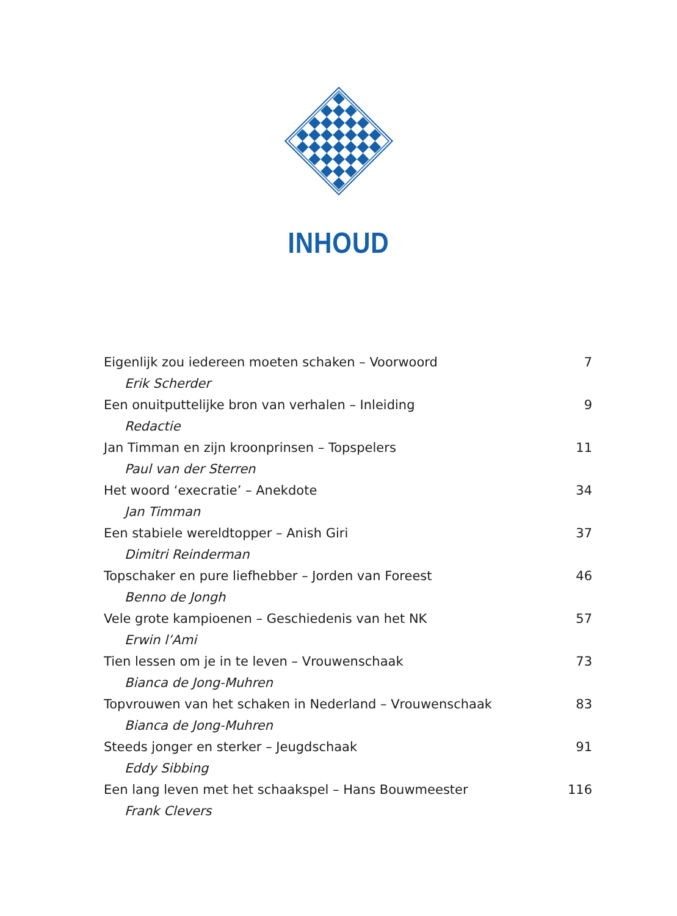INHOUD
Eigenlijk zou iedereen moeten schaken – Voorwoord 7
Erik Scherder
Een onuitputtelijke bron van verhalen – Inleiding 9
Redactie
Jan Timman en zijn kroonprinsen – Topspelers 11
Paul van der Sterren
Het woord ‘execratie’ – Anekdote 34
Jan Timman
Een stabiele wereldtopper – Anish Giri 37
Dimitri Reinderman
Topschaker en pure liefhebber – Jorden van Foreest 46
Benno de Jongh
Vele grote kampioenen – Geschiedenis van het NK 57
Erwin l’Ami
Tien lessen om je in te leven – Vrouwenschaak 73
Bianca de Jong-Muhren
Topvrouwen van het schaken in Nederland – Vrouwenschaak 83
Bianca de Jong-Muhren
Steeds jonger en sterker – Jeugdschaak 91
Eddy Sibbing
Een lang leven met het schaakspel – Hans Bouwmeester 116
Frank Clevers